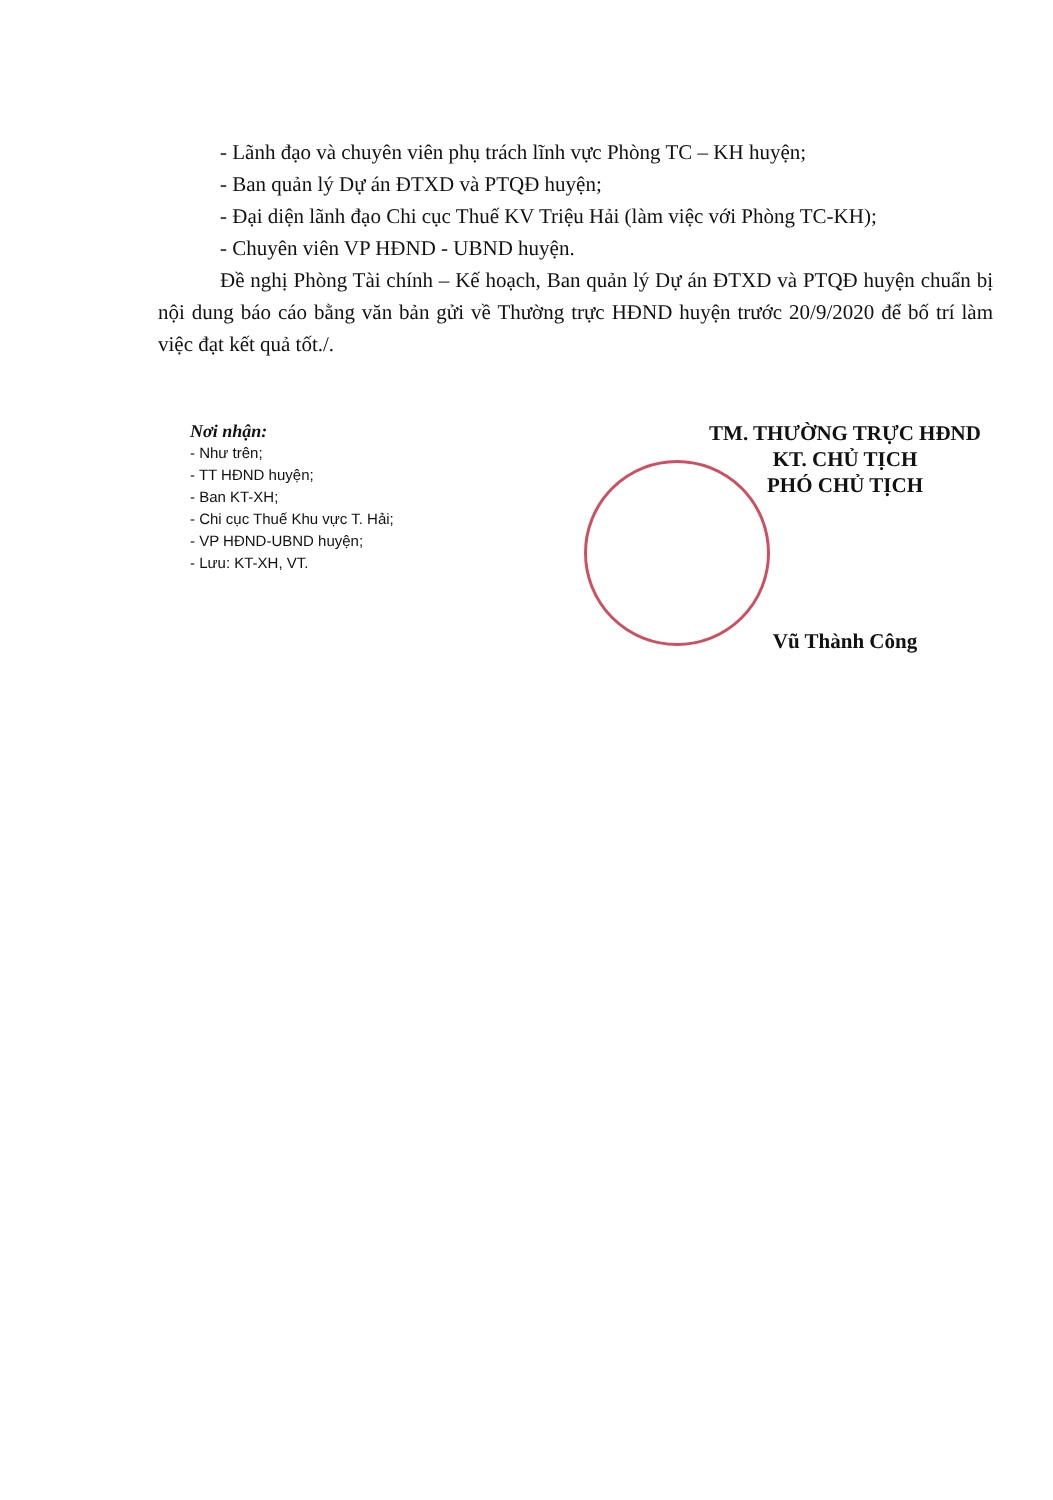- Lãnh đạo và chuyên viên phụ trách lĩnh vực Phòng TC – KH huyện;
- Ban quản lý Dự án ĐTXD và PTQĐ huyện;
- Đại diện lãnh đạo Chi cục Thuế KV Triệu Hải (làm việc với Phòng TC-KH);
- Chuyên viên VP HĐND - UBND huyện.
Đề nghị Phòng Tài chính – Kế hoạch, Ban quản lý Dự án ĐTXD và PTQĐ huyện chuẩn bị nội dung báo cáo bằng văn bản gửi về Thường trực HĐND huyện trước 20/9/2020 để bố trí làm việc đạt kết quả tốt./.
Nơi nhận:
- Như trên;
- TT HĐND huyện;
- Ban KT-XH;
- Chi cục Thuế Khu vực T. Hải;
- VP HĐND-UBND huyện;
- Lưu: KT-XH, VT.
TM. THƯỜNG TRỰC HĐND
KT. CHỦ TỊCH
PHÓ CHỦ TỊCH
Vũ Thành Công